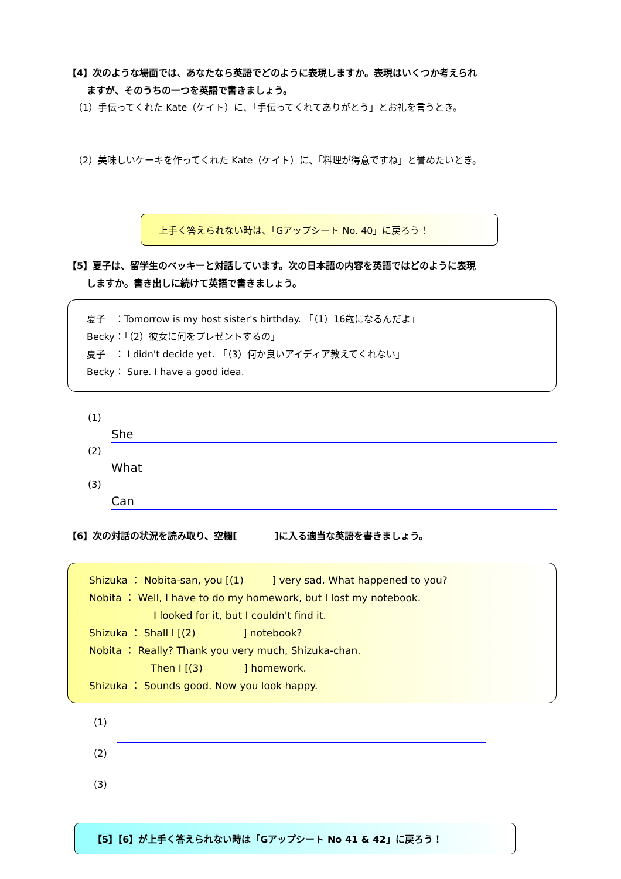【4】次のような場面では、あなたなら英語でどのように表現しますか。表現はいくつか考えられ
ますが、そのうちの一つを英語で書きましょう。
（1）手伝ってくれた Kate（ケイト）に、「手伝ってくれてありがとう」とお礼を言うとき。
（2）美味しいケーキを作ってくれた Kate（ケイト）に、「料理が得意ですね」と誉めたいとき。
上手く答えられない時は、「Gアップシート No. 40」に戻ろう！
【5】夏子は、留学生のベッキーと対話しています。次の日本語の内容を英語ではどのように表現
しますか。書き出しに続けて英語で書きましょう。
夏子　：Tomorrow is my host sister's birthday. 「（1）16歳になるんだよ」
Becky：「（2）彼女に何をプレゼントするの」
夏子　： I didn't decide yet. 「（3）何か良いアイディア教えてくれない」
Becky： Sure. I have a good idea.
(1)
She
(2)
What
(3)
Can
【6】次の対話の状況を読み取り、空欄[　　　　]に入る適当な英語を書きましょう。
Shizuka ： Nobita-san, you [(1) ] very sad. What happened to you?
Nobita ： Well, I have to do my homework, but I lost my notebook.
I looked for it, but I couldn't find it.
Shizuka ： Shall I [(2) ] notebook?
Nobita ： Really? Thank you very much, Shizuka-chan.
Then I [(3) ] homework.
Shizuka ： Sounds good. Now you look happy.
(1)
(2)
(3)
【5】【6】が上手く答えられない時は「Gアップシート No 41 & 42」に戻ろう！